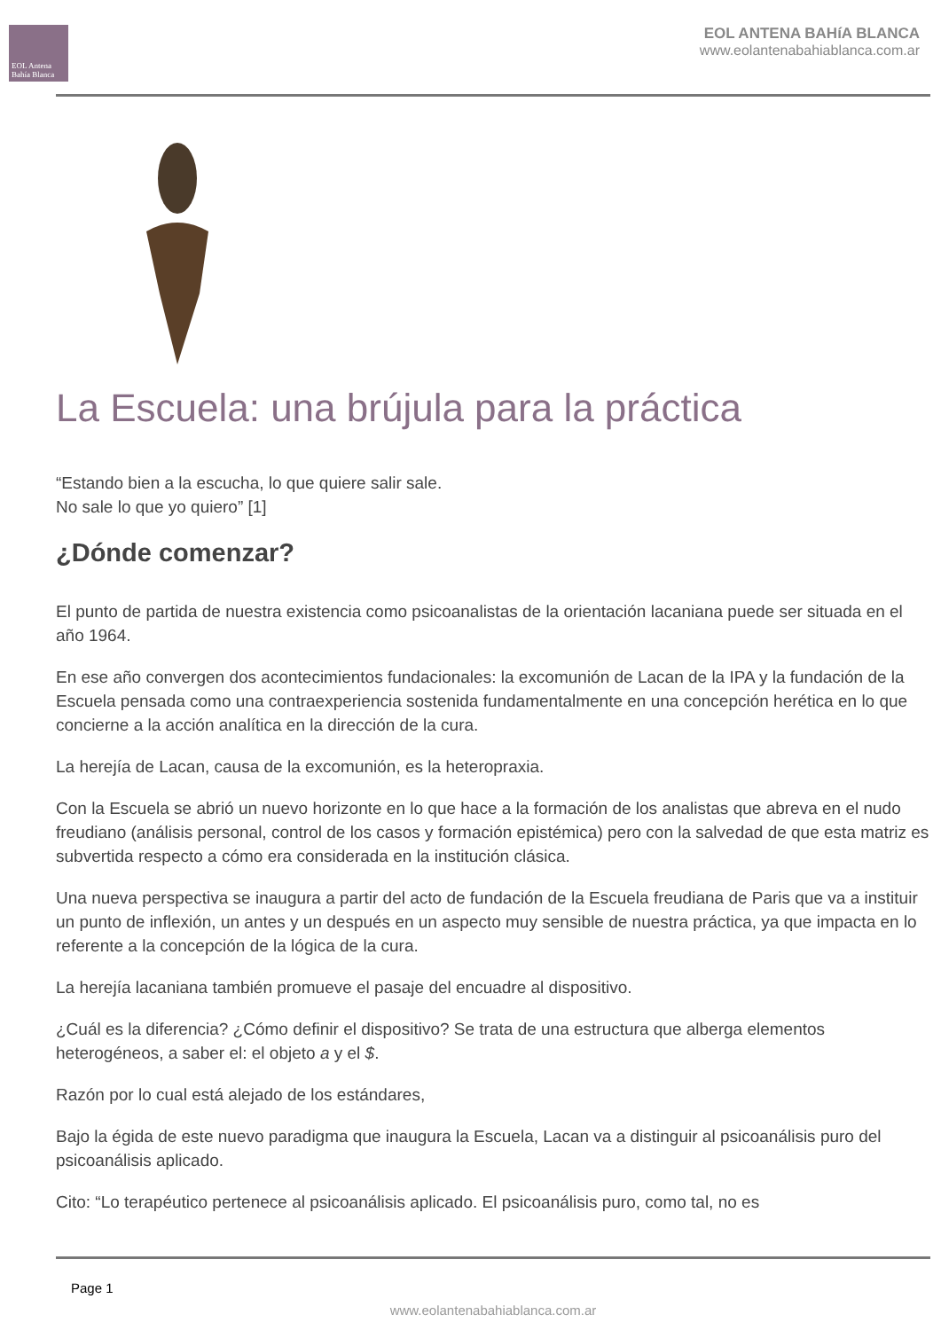EOL Antena Bahía Blanca
EOL ANTENA BAHíA BLANCA
www.eolantenabahiablanca.com.ar
La Escuela: una brújula para la práctica
“Estando bien a la escucha, lo que quiere salir sale.
No sale lo que yo quiero” [1]
¿Dónde comenzar?
El punto de partida de nuestra existencia como psicoanalistas de la orientación lacaniana puede ser situada en el año 1964.
En ese año convergen dos acontecimientos fundacionales: la excomunión de Lacan de la IPA y la fundación de la Escuela pensada como una contraexperiencia sostenida fundamentalmente en una concepción herética en lo que concierne a la acción analítica en la dirección de la cura.
La herejía de Lacan, causa de la excomunión, es la heteropraxia.
Con la Escuela se abrió un nuevo horizonte en lo que hace a la formación de los analistas que abreva en el nudo freudiano (análisis personal, control de los casos y formación epistémica) pero con la salvedad de que esta matriz es subvertida respecto a cómo era considerada en la institución clásica.
Una nueva perspectiva se inaugura a partir del acto de fundación de la Escuela freudiana de Paris que va a instituir un punto de inflexión, un antes y un después en un aspecto muy sensible de nuestra práctica, ya que impacta en lo referente a la concepción de la lógica de la cura.
La herejía lacaniana también promueve el pasaje del encuadre al dispositivo.
¿Cuál es la diferencia? ¿Cómo definir el dispositivo? Se trata de una estructura que alberga elementos heterogéneos, a saber el: el objeto a y el $.
Razón por lo cual está alejado de los estándares,
Bajo la égida de este nuevo paradigma que inaugura la Escuela, Lacan va a distinguir al psicoanálisis puro del psicoanálisis aplicado.
Cito: “Lo terapéutico pertenece al psicoanálisis aplicado. El psicoanálisis puro, como tal, no es
Page 1
www.eolantenabahiablanca.com.ar